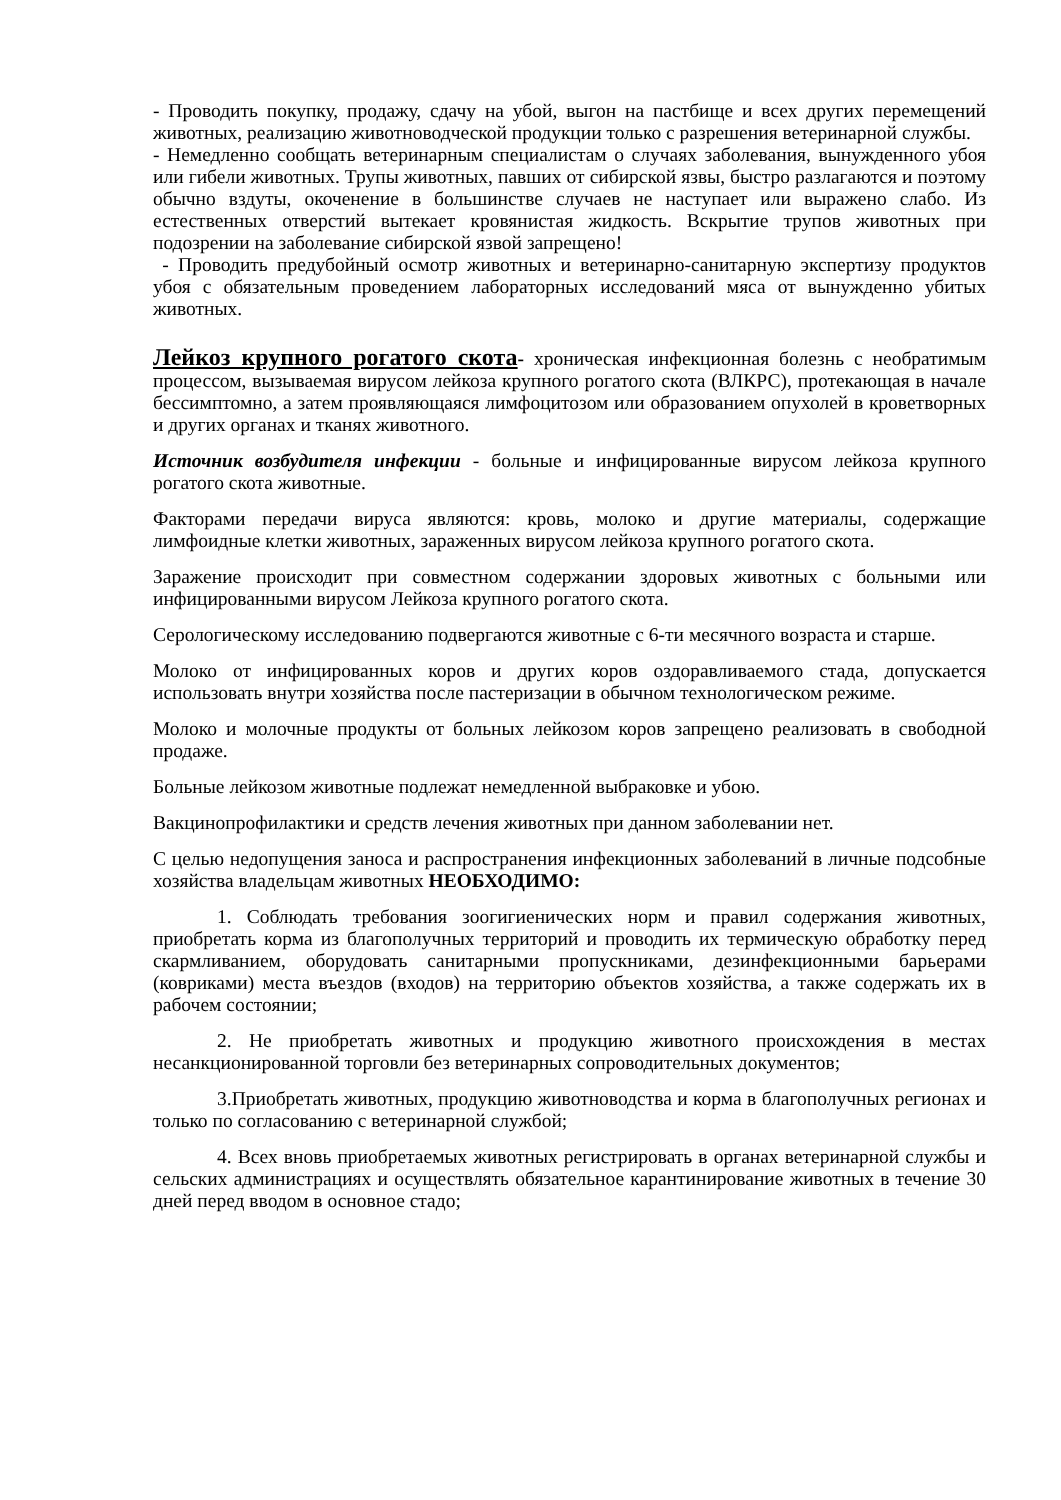- Проводить покупку, продажу, сдачу на убой, выгон на пастбище и всех других перемещений животных, реализацию животноводческой продукции только с разрешения ветеринарной службы.
- Немедленно сообщать ветеринарным специалистам о случаях заболевания, вынужденного убоя или гибели животных. Трупы животных, павших от сибирской язвы, быстро разлагаются и поэтому обычно вздуты, окоченение в большинстве случаев не наступает или выражено слабо. Из естественных отверстий вытекает кровянистая жидкость. Вскрытие трупов животных при подозрении на заболевание сибирской язвой запрещено!
- Проводить предубойный осмотр животных и ветеринарно-санитарную экспертизу продуктов убоя с обязательным проведением лабораторных исследований мяса от вынужденно убитых животных.
Лейкоз крупного рогатого скота- хроническая инфекционная болезнь с необратимым процессом, вызываемая вирусом лейкоза крупного рогатого скота (ВЛКРС), протекающая в начале бессимптомно, а затем проявляющаяся лимфоцитозом или образованием опухолей в кроветворных и других органах и тканях животного.
Источник возбудителя инфекции - больные и инфицированные вирусом лейкоза крупного рогатого скота животные.
Факторами передачи вируса являются: кровь, молоко и другие материалы, содержащие лимфоидные клетки животных, зараженных вирусом лейкоза крупного рогатого скота.
Заражение происходит при совместном содержании здоровых животных с больными или инфицированными вирусом Лейкоза крупного рогатого скота.
Серологическому исследованию подвергаются животные с 6-ти месячного возраста и старше.
Молоко от инфицированных коров и других коров оздоравливаемого стада, допускается использовать внутри хозяйства после пастеризации в обычном технологическом режиме.
Молоко и молочные продукты от больных лейкозом коров запрещено реализовать в свободной продаже.
Больные лейкозом животные подлежат немедленной выбраковке и убою.
Вакцинопрофилактики и средств лечения животных при данном заболевании нет.
С целью недопущения заноса и распространения инфекционных заболеваний в личные подсобные хозяйства владельцам животных НЕОБХОДИМО:
1. Соблюдать требования зоогигиенических норм и правил содержания животных, приобретать корма из благополучных территорий и проводить их термическую обработку перед скармливанием, оборудовать санитарными пропускниками, дезинфекционными барьерами (ковриками) места въездов (входов) на территорию объектов хозяйства, а также содержать их в рабочем состоянии;
2. Не приобретать животных и продукцию животного происхождения в местах несанкционированной торговли без ветеринарных сопроводительных документов;
3.Приобретать животных, продукцию животноводства и корма в благополучных регионах и только по согласованию с ветеринарной службой;
4. Всех вновь приобретаемых животных регистрировать в органах ветеринарной службы и сельских администрациях и осуществлять обязательное карантинирование животных в течение 30 дней перед вводом в основное стадо;